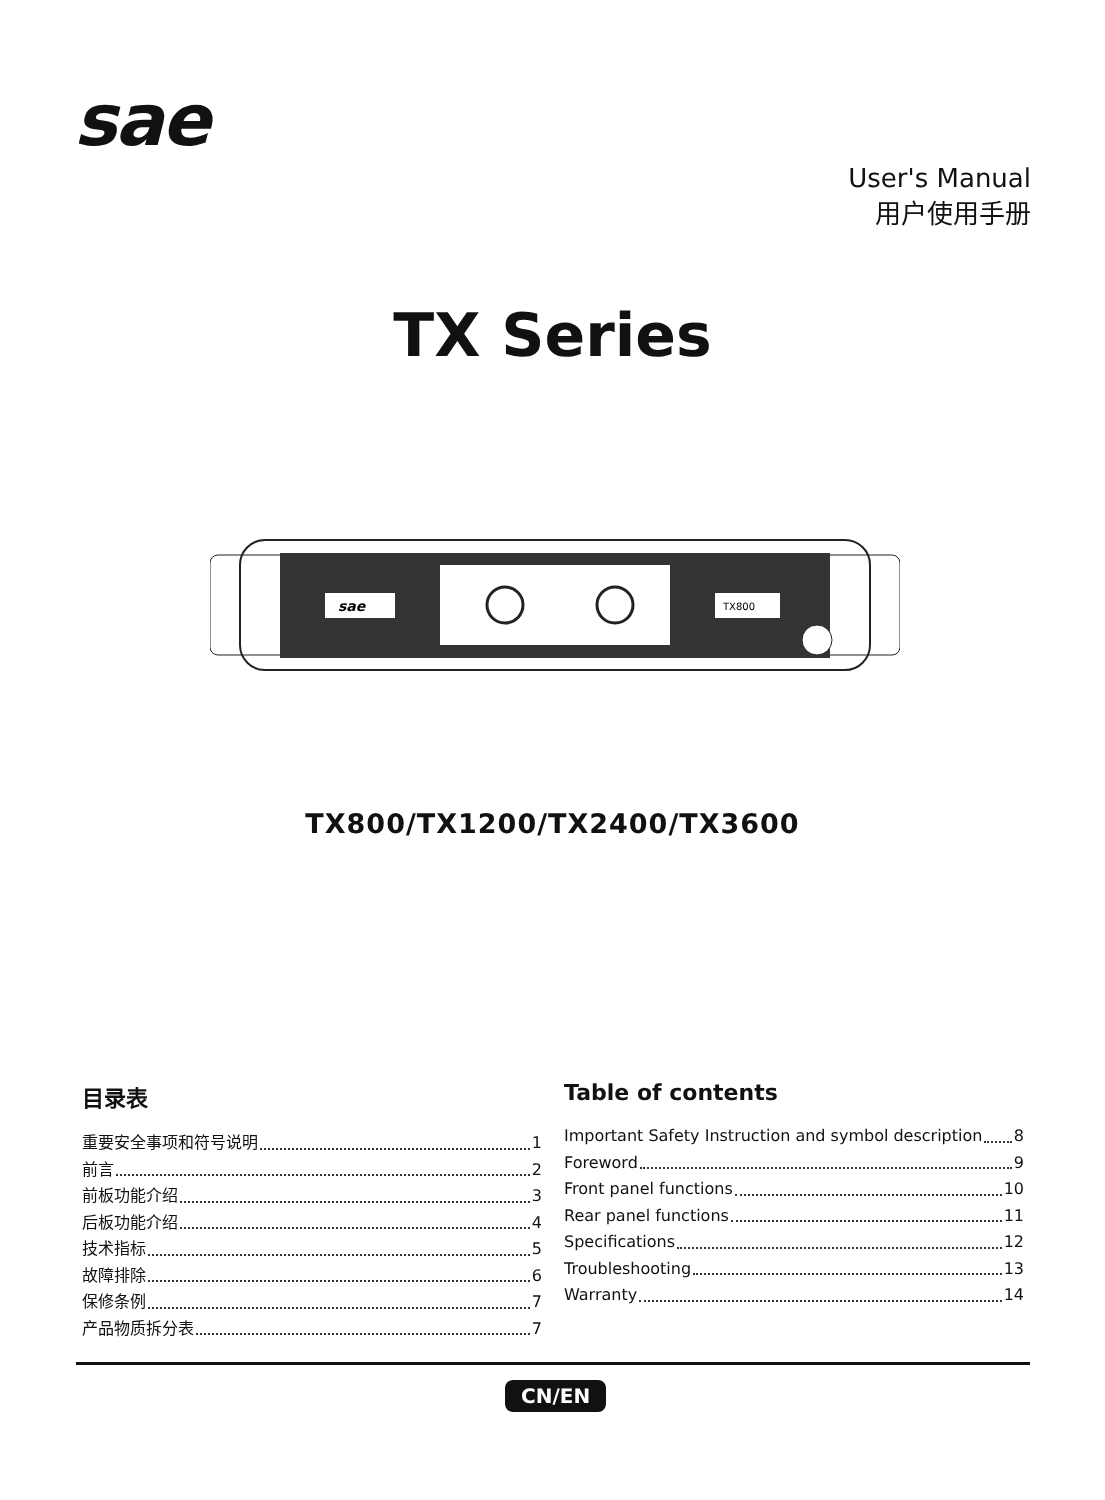sae
User's Manual
用户使用手册
TX Series
sae
TX800
TX800/TX1200/TX2400/TX3600
目录表
重要安全事项和符号说明 1
前言 2
前板功能介绍 3
后板功能介绍 4
技术指标 5
故障排除 6
保修条例 7
产品物质拆分表 7
Table of contents
Important Safety Instruction and symbol description 8
Foreword 9
Front panel functions 10
Rear panel functions 11
Specifications 12
Troubleshooting 13
Warranty 14
CN/EN